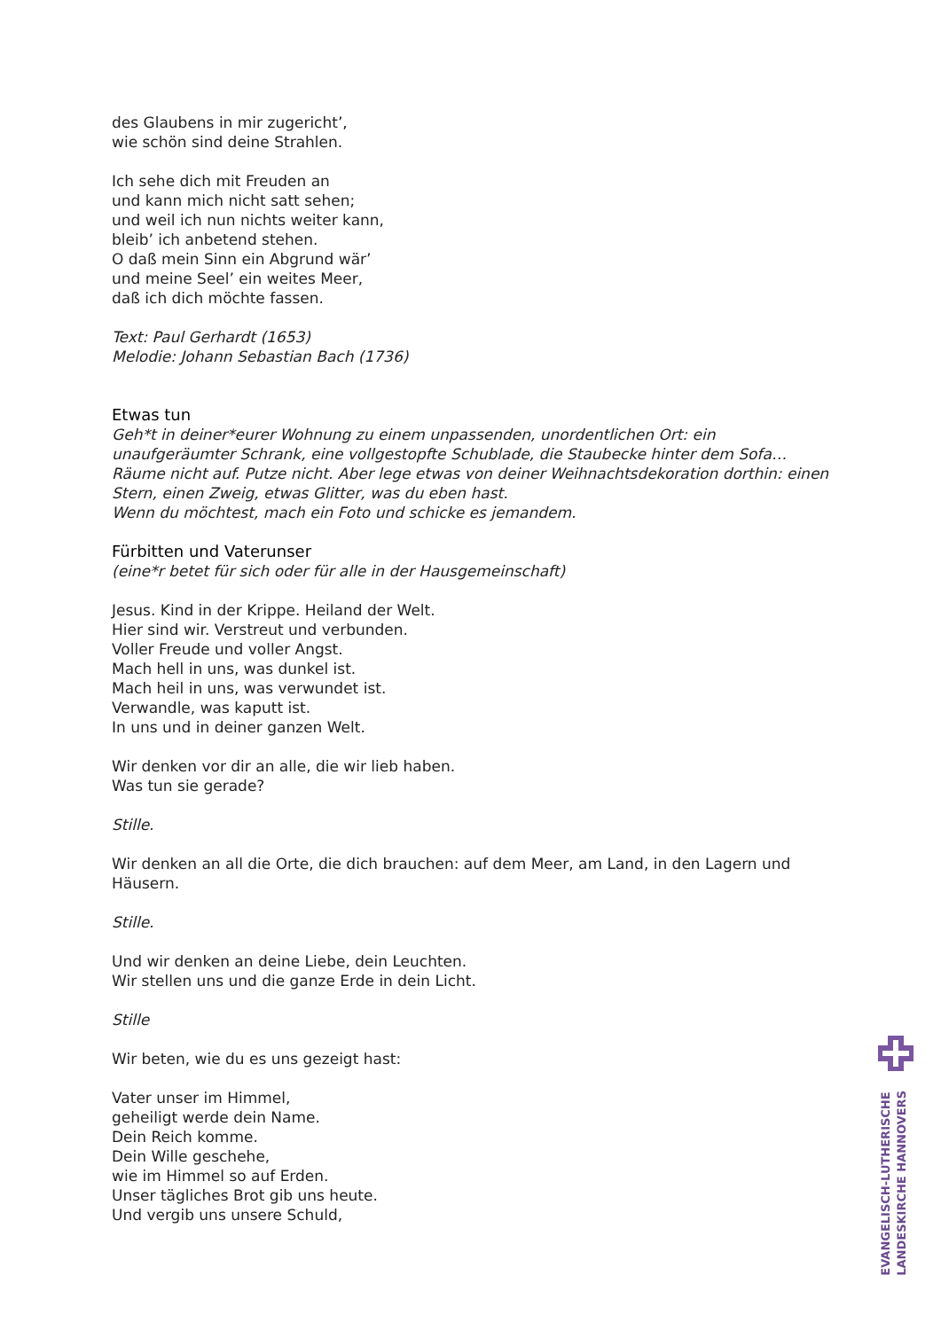des Glaubens in mir zugericht’,
wie schön sind deine Strahlen.
Ich sehe dich mit Freuden an
und kann mich nicht satt sehen;
und weil ich nun nichts weiter kann,
bleib’ ich anbetend stehen.
O daß mein Sinn ein Abgrund wär’
und meine Seel’ ein weites Meer,
daß ich dich möchte fassen.
Text: Paul Gerhardt (1653)
Melodie: Johann Sebastian Bach (1736)
Etwas tun
Geh*t in deiner*eurer Wohnung zu einem unpassenden, unordentlichen Ort: ein unaufgeräumter Schrank, eine vollgestopfte Schublade, die Staubecke hinter dem Sofa… Räume nicht auf. Putze nicht. Aber lege etwas von deiner Weihnachtsdekoration dorthin: einen Stern, einen Zweig, etwas Glitter, was du eben hast.
Wenn du möchtest, mach ein Foto und schicke es jemandem.
Fürbitten und Vaterunser
(eine*r betet für sich oder für alle in der Hausgemeinschaft)
Jesus. Kind in der Krippe. Heiland der Welt.
Hier sind wir. Verstreut und verbunden.
Voller Freude und voller Angst.
Mach hell in uns, was dunkel ist.
Mach heil in uns, was verwundet ist.
Verwandle, was kaputt ist.
In uns und in deiner ganzen Welt.
Wir denken vor dir an alle, die wir lieb haben.
Was tun sie gerade?
Stille.
Wir denken an all die Orte, die dich brauchen: auf dem Meer, am Land, in den Lagern und Häusern.
Stille.
Und wir denken an deine Liebe, dein Leuchten.
Wir stellen uns und die ganze Erde in dein Licht.
Stille
Wir beten, wie du es uns gezeigt hast:
Vater unser im Himmel,
geheiligt werde dein Name.
Dein Reich komme.
Dein Wille geschehe,
wie im Himmel so auf Erden.
Unser tägliches Brot gib uns heute.
Und vergib uns unsere Schuld,
EVANGELISCH-LUTHERISCHE
LANDESKIRCHE HANNOVERS